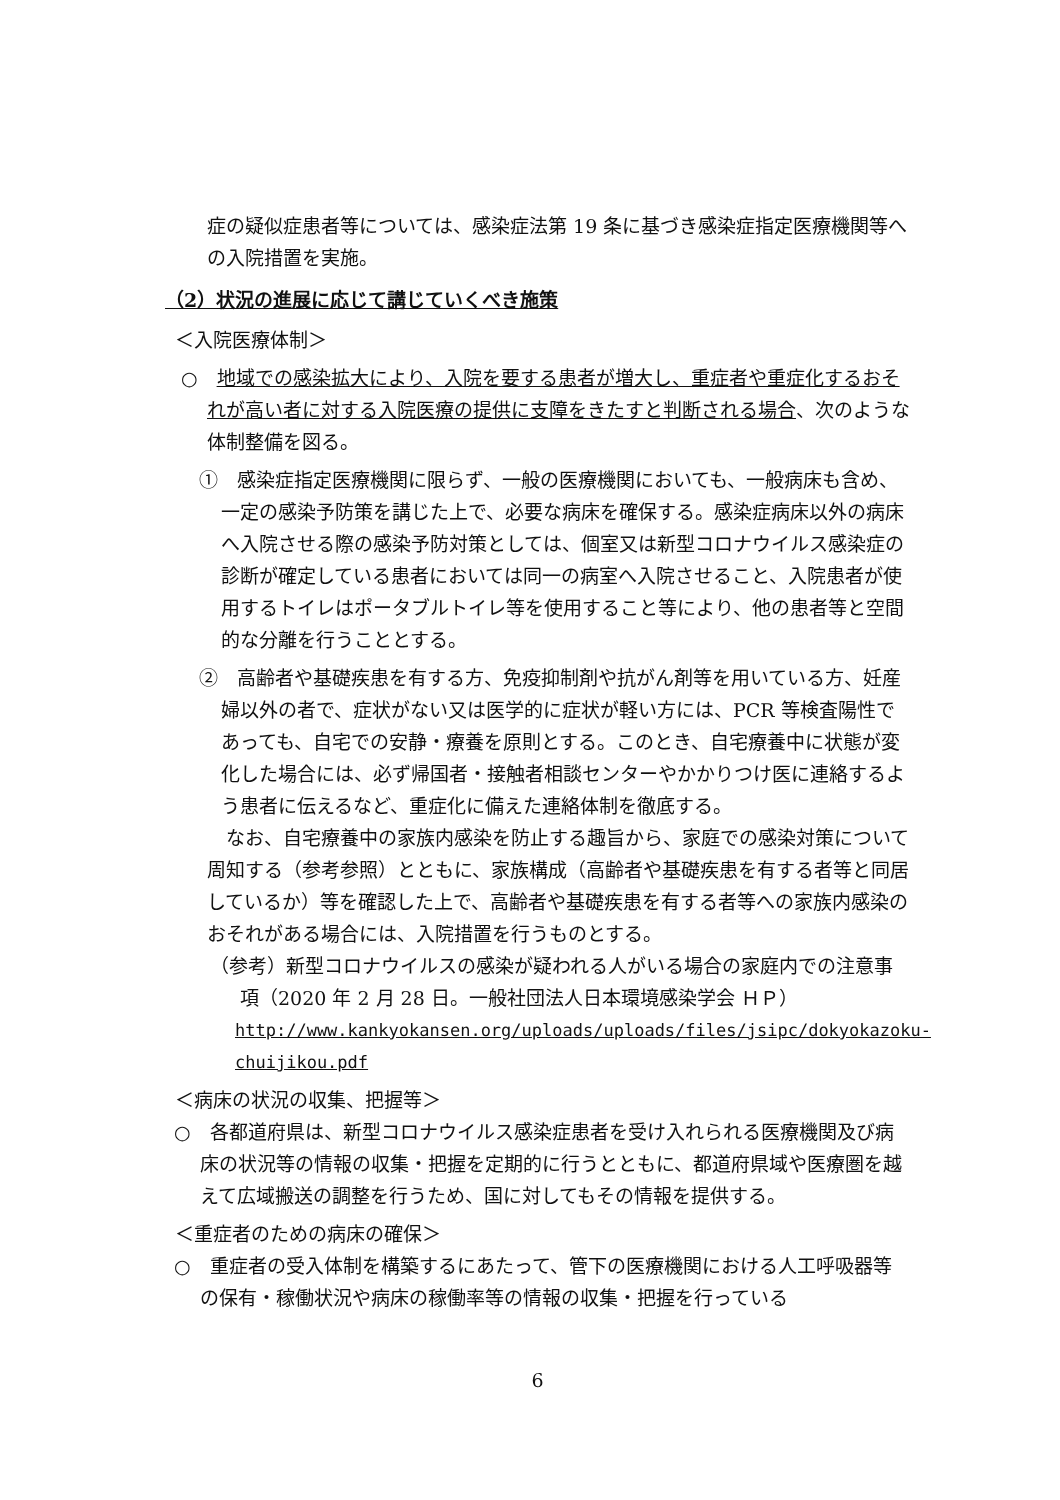症の疑似症患者等については、感染症法第 19 条に基づき感染症指定医療機関等への入院措置を実施。
（2）状況の進展に応じて講じていくべき施策
＜入院医療体制＞
○　地域での感染拡大により、入院を要する患者が増大し、重症者や重症化するおそれが高い者に対する入院医療の提供に支障をきたすと判断される場合、次のような体制整備を図る。
①　感染症指定医療機関に限らず、一般の医療機関においても、一般病床も含め、一定の感染予防策を講じた上で、必要な病床を確保する。感染症病床以外の病床へ入院させる際の感染予防対策としては、個室又は新型コロナウイルス感染症の診断が確定している患者においては同一の病室へ入院させること、入院患者が使用するトイレはポータブルトイレ等を使用すること等により、他の患者等と空間的な分離を行うこととする。
②　高齢者や基礎疾患を有する方、免疫抑制剤や抗がん剤等を用いている方、妊産婦以外の者で、症状がない又は医学的に症状が軽い方には、PCR 等検査陽性であっても、自宅での安静・療養を原則とする。このとき、自宅療養中に状態が変化した場合には、必ず帰国者・接触者相談センターやかかりつけ医に連絡するよう患者に伝えるなど、重症化に備えた連絡体制を徹底する。
　なお、自宅療養中の家族内感染を防止する趣旨から、家庭での感染対策について周知する（参考参照）とともに、家族構成（高齢者や基礎疾患を有する者等と同居しているか）等を確認した上で、高齢者や基礎疾患を有する者等への家族内感染のおそれがある場合には、入院措置を行うものとする。
（参考）新型コロナウイルスの感染が疑われる人がいる場合の家庭内での注意事項（2020 年 2 月 28 日。一般社団法人日本環境感染学会 ＨＰ）
http://www.kankyokansen.org/uploads/uploads/files/jsipc/dokyokazoku-chuijikou.pdf
＜病床の状況の収集、把握等＞
○　各都道府県は、新型コロナウイルス感染症患者を受け入れられる医療機関及び病床の状況等の情報の収集・把握を定期的に行うとともに、都道府県域や医療圏を越えて広域搬送の調整を行うため、国に対してもその情報を提供する。
＜重症者のための病床の確保＞
○　重症者の受入体制を構築するにあたって、管下の医療機関における人工呼吸器等の保有・稼働状況や病床の稼働率等の情報の収集・把握を行っている
6